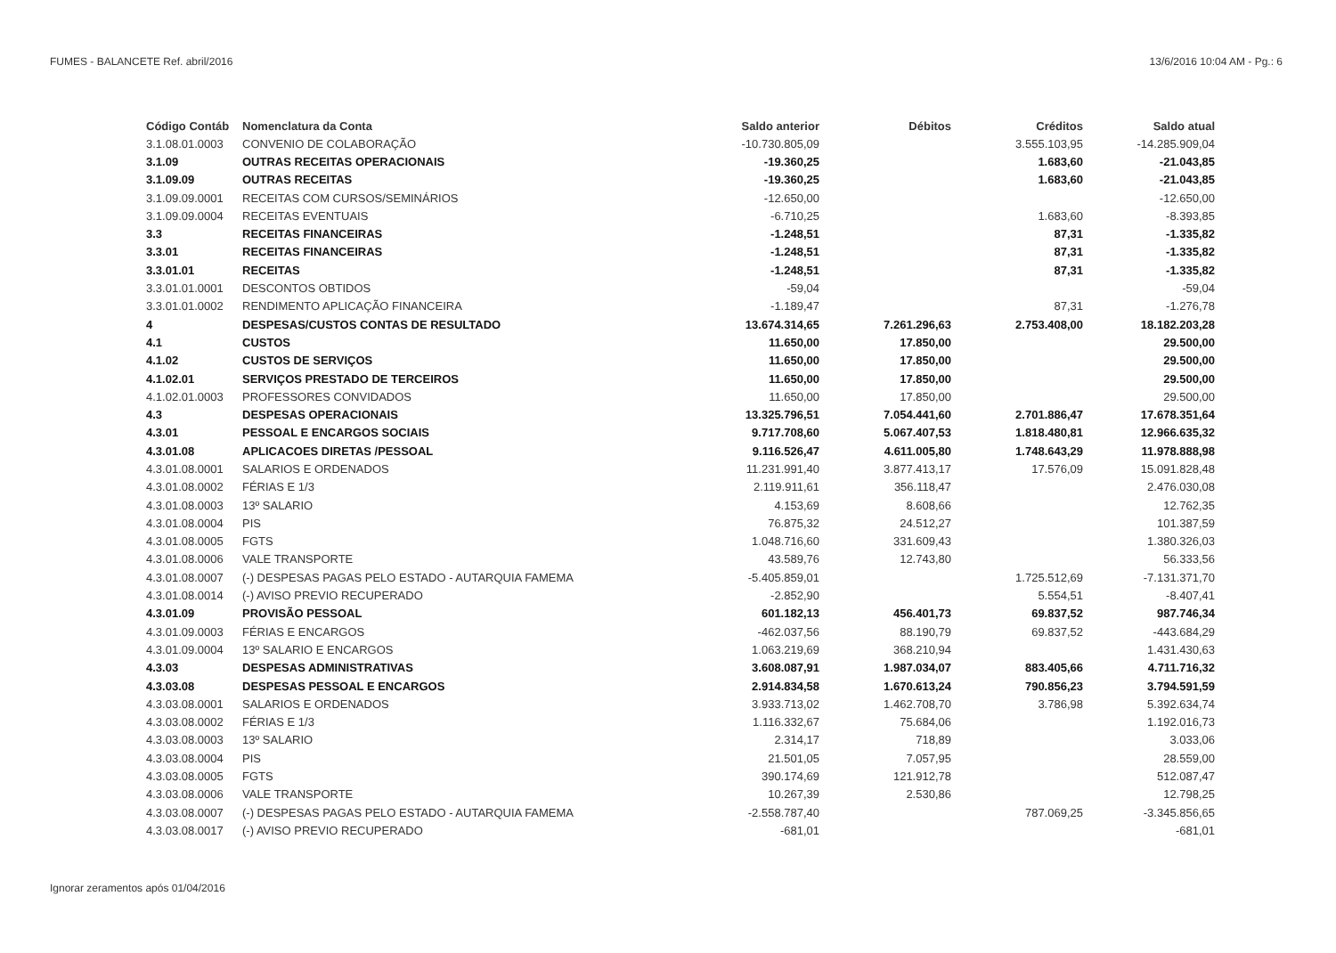FUMES - BALANCETE Ref. abril/2016 13/6/2016 10:04 AM - Pg.: 6
| Código Contáb | Nomenclatura da Conta | Saldo anterior | Débitos | Créditos | Saldo atual |
| --- | --- | --- | --- | --- | --- |
| 3.1.08.01.0003 | CONVENIO DE COLABORAÇÃO | -10.730.805,09 | | 3.555.103,95 | -14.285.909,04 |
| 3.1.09 | OUTRAS RECEITAS OPERACIONAIS | -19.360,25 | | 1.683,60 | -21.043,85 |
| 3.1.09.09 | OUTRAS RECEITAS | -19.360,25 | | 1.683,60 | -21.043,85 |
| 3.1.09.09.0001 | RECEITAS COM CURSOS/SEMINÁRIOS | -12.650,00 | | | -12.650,00 |
| 3.1.09.09.0004 | RECEITAS EVENTUAIS | -6.710,25 | | 1.683,60 | -8.393,85 |
| 3.3 | RECEITAS FINANCEIRAS | -1.248,51 | | 87,31 | -1.335,82 |
| 3.3.01 | RECEITAS FINANCEIRAS | -1.248,51 | | 87,31 | -1.335,82 |
| 3.3.01.01 | RECEITAS | -1.248,51 | | 87,31 | -1.335,82 |
| 3.3.01.01.0001 | DESCONTOS OBTIDOS | -59,04 | | | -59,04 |
| 3.3.01.01.0002 | RENDIMENTO APLICAÇÃO FINANCEIRA | -1.189,47 | | 87,31 | -1.276,78 |
| 4 | DESPESAS/CUSTOS CONTAS DE RESULTADO | 13.674.314,65 | 7.261.296,63 | 2.753.408,00 | 18.182.203,28 |
| 4.1 | CUSTOS | 11.650,00 | 17.850,00 | | 29.500,00 |
| 4.1.02 | CUSTOS DE SERVIÇOS | 11.650,00 | 17.850,00 | | 29.500,00 |
| 4.1.02.01 | SERVIÇOS PRESTADO DE TERCEIROS | 11.650,00 | 17.850,00 | | 29.500,00 |
| 4.1.02.01.0003 | PROFESSORES CONVIDADOS | 11.650,00 | 17.850,00 | | 29.500,00 |
| 4.3 | DESPESAS OPERACIONAIS | 13.325.796,51 | 7.054.441,60 | 2.701.886,47 | 17.678.351,64 |
| 4.3.01 | PESSOAL E ENCARGOS SOCIAIS | 9.717.708,60 | 5.067.407,53 | 1.818.480,81 | 12.966.635,32 |
| 4.3.01.08 | APLICACOES DIRETAS /PESSOAL | 9.116.526,47 | 4.611.005,80 | 1.748.643,29 | 11.978.888,98 |
| 4.3.01.08.0001 | SALARIOS E ORDENADOS | 11.231.991,40 | 3.877.413,17 | 17.576,09 | 15.091.828,48 |
| 4.3.01.08.0002 | FÉRIAS E 1/3 | 2.119.911,61 | 356.118,47 | | 2.476.030,08 |
| 4.3.01.08.0003 | 13º SALARIO | 4.153,69 | 8.608,66 | | 12.762,35 |
| 4.3.01.08.0004 | PIS | 76.875,32 | 24.512,27 | | 101.387,59 |
| 4.3.01.08.0005 | FGTS | 1.048.716,60 | 331.609,43 | | 1.380.326,03 |
| 4.3.01.08.0006 | VALE TRANSPORTE | 43.589,76 | 12.743,80 | | 56.333,56 |
| 4.3.01.08.0007 | (-) DESPESAS PAGAS PELO ESTADO - AUTARQUIA FAMEMA | -5.405.859,01 | | 1.725.512,69 | -7.131.371,70 |
| 4.3.01.08.0014 | (-) AVISO PREVIO RECUPERADO | -2.852,90 | | 5.554,51 | -8.407,41 |
| 4.3.01.09 | PROVISÃO PESSOAL | 601.182,13 | 456.401,73 | 69.837,52 | 987.746,34 |
| 4.3.01.09.0003 | FÉRIAS E ENCARGOS | -462.037,56 | 88.190,79 | 69.837,52 | -443.684,29 |
| 4.3.01.09.0004 | 13º SALARIO E ENCARGOS | 1.063.219,69 | 368.210,94 | | 1.431.430,63 |
| 4.3.03 | DESPESAS ADMINISTRATIVAS | 3.608.087,91 | 1.987.034,07 | 883.405,66 | 4.711.716,32 |
| 4.3.03.08 | DESPESAS PESSOAL E ENCARGOS | 2.914.834,58 | 1.670.613,24 | 790.856,23 | 3.794.591,59 |
| 4.3.03.08.0001 | SALARIOS E ORDENADOS | 3.933.713,02 | 1.462.708,70 | 3.786,98 | 5.392.634,74 |
| 4.3.03.08.0002 | FÉRIAS E 1/3 | 1.116.332,67 | 75.684,06 | | 1.192.016,73 |
| 4.3.03.08.0003 | 13º SALARIO | 2.314,17 | 718,89 | | 3.033,06 |
| 4.3.03.08.0004 | PIS | 21.501,05 | 7.057,95 | | 28.559,00 |
| 4.3.03.08.0005 | FGTS | 390.174,69 | 121.912,78 | | 512.087,47 |
| 4.3.03.08.0006 | VALE TRANSPORTE | 10.267,39 | 2.530,86 | | 12.798,25 |
| 4.3.03.08.0007 | (-) DESPESAS PAGAS PELO ESTADO - AUTARQUIA FAMEMA | -2.558.787,40 | | 787.069,25 | -3.345.856,65 |
| 4.3.03.08.0017 | (-) AVISO PREVIO RECUPERADO | -681,01 | | | -681,01 |
Ignorar zeramentos após 01/04/2016